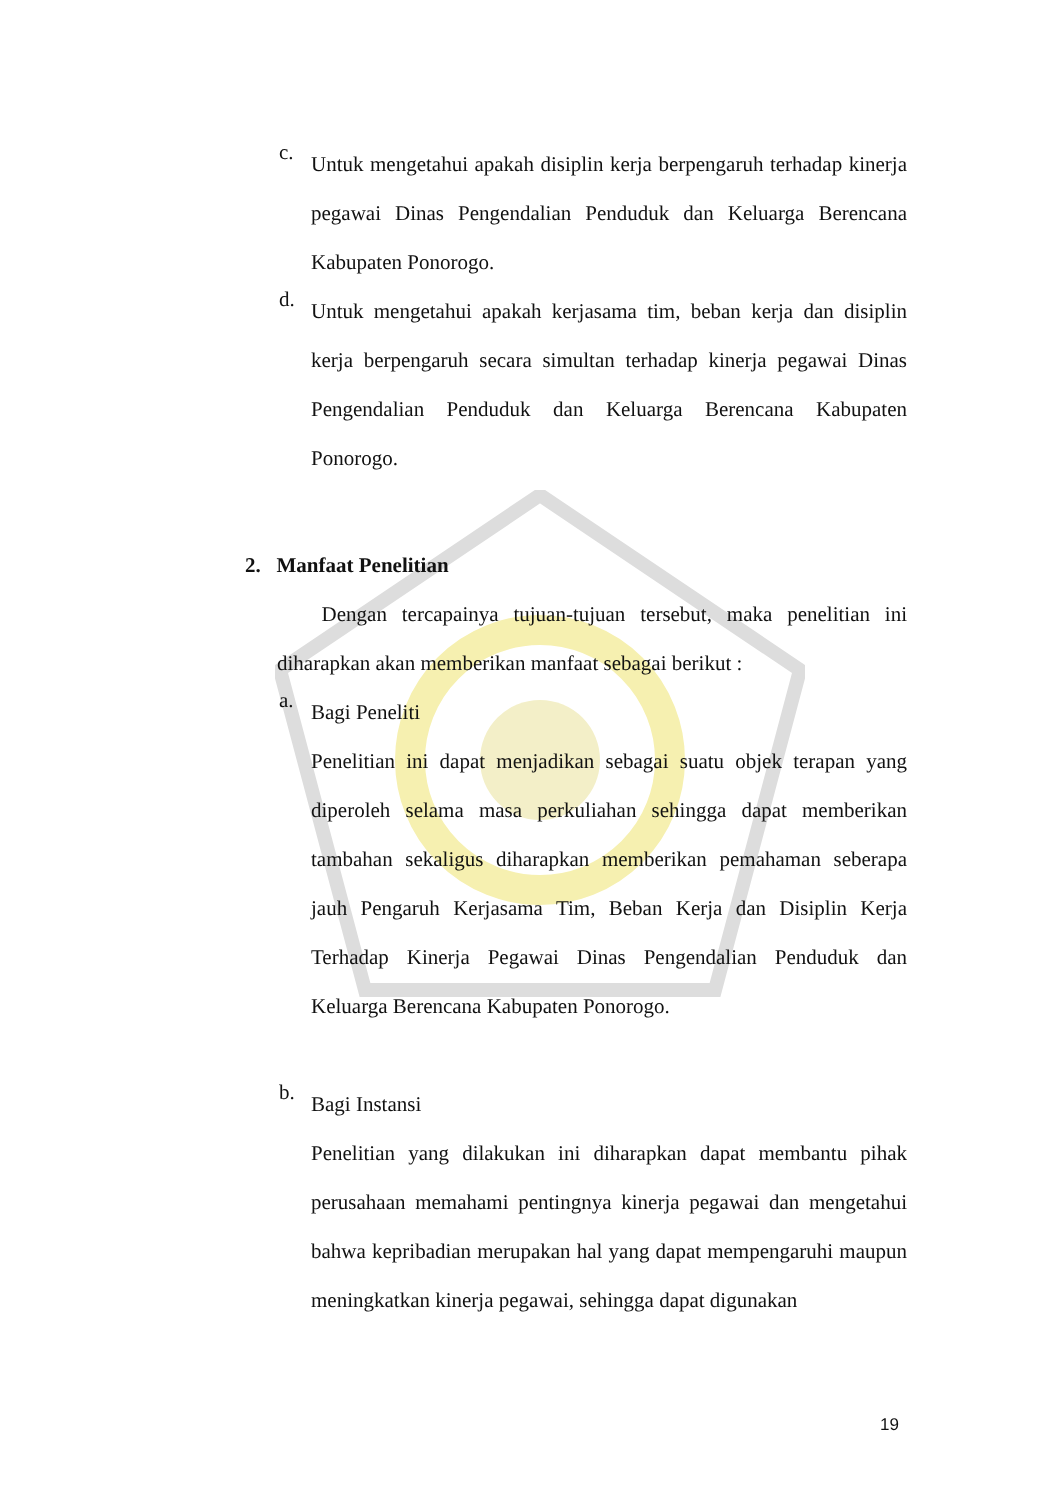c.
Untuk mengetahui apakah disiplin kerja berpengaruh terhadap kinerja pegawai Dinas Pengendalian Penduduk dan Keluarga Berencana Kabupaten Ponorogo.
d.
Untuk mengetahui apakah kerjasama tim, beban kerja dan disiplin kerja berpengaruh secara simultan terhadap kinerja pegawai Dinas Pengendalian Penduduk dan Keluarga Berencana Kabupaten Ponorogo.
2. Manfaat Penelitian
Dengan tercapainya tujuan-tujuan tersebut, maka penelitian ini diharapkan akan memberikan manfaat sebagai berikut :
a.
Bagi Peneliti
Penelitian ini dapat menjadikan sebagai suatu objek terapan yang diperoleh selama masa perkuliahan sehingga dapat memberikan tambahan sekaligus diharapkan memberikan pemahaman seberapa jauh Pengaruh Kerjasama Tim, Beban Kerja dan Disiplin Kerja Terhadap Kinerja Pegawai Dinas Pengendalian Penduduk dan Keluarga Berencana Kabupaten Ponorogo.
b.
Bagi Instansi
Penelitian yang dilakukan ini diharapkan dapat membantu pihak perusahaan memahami pentingnya kinerja pegawai dan mengetahui bahwa kepribadian merupakan hal yang dapat mempengaruhi maupun meningkatkan kinerja pegawai, sehingga dapat digunakan
19